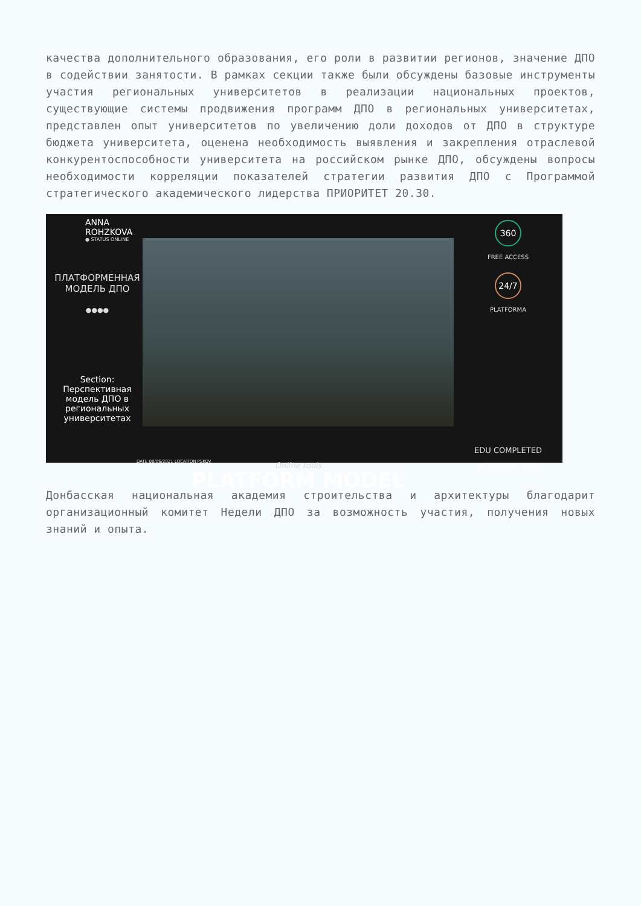качества дополнительного образования, его роли в развитии регионов, значение ДПО в содействии занятости. В рамках секции также были обсуждены базовые инструменты участия региональных университетов в реализации национальных проектов, существующие системы продвижения программ ДПО в региональных университетах, представлен опыт университетов по увеличению доли доходов от ДПО в структуре бюджета университета, оценена необходимость выявления и закрепления отраслевой конкурентоспособности университета на российском рынке ДПО, обсуждены вопросы необходимости корреляции показателей стратегии развития ДПО с Программой стратегического академического лидерства ПРИОРИТЕТ 20.30.
ANNA ROHZKOVA
● STATUS ONLINE
ПЛАТФОРМЕННАЯ
МОДЕЛЬ ДПО
●●●●
Section:
Перспективная модель ДПО в региональных университетах
DATE 08/06/2021 LOCATION PSKOV
PLATFORM MODEL
Online tools
360
FREE ACCESS
24/7
PLATFORMA
EDU COMPLETED
⚠ SUCCESS OVER
Донбасская национальная академия строительства и архитектуры благодарит организационный комитет Недели ДПО за возможность участия, получения новых знаний и опыта.